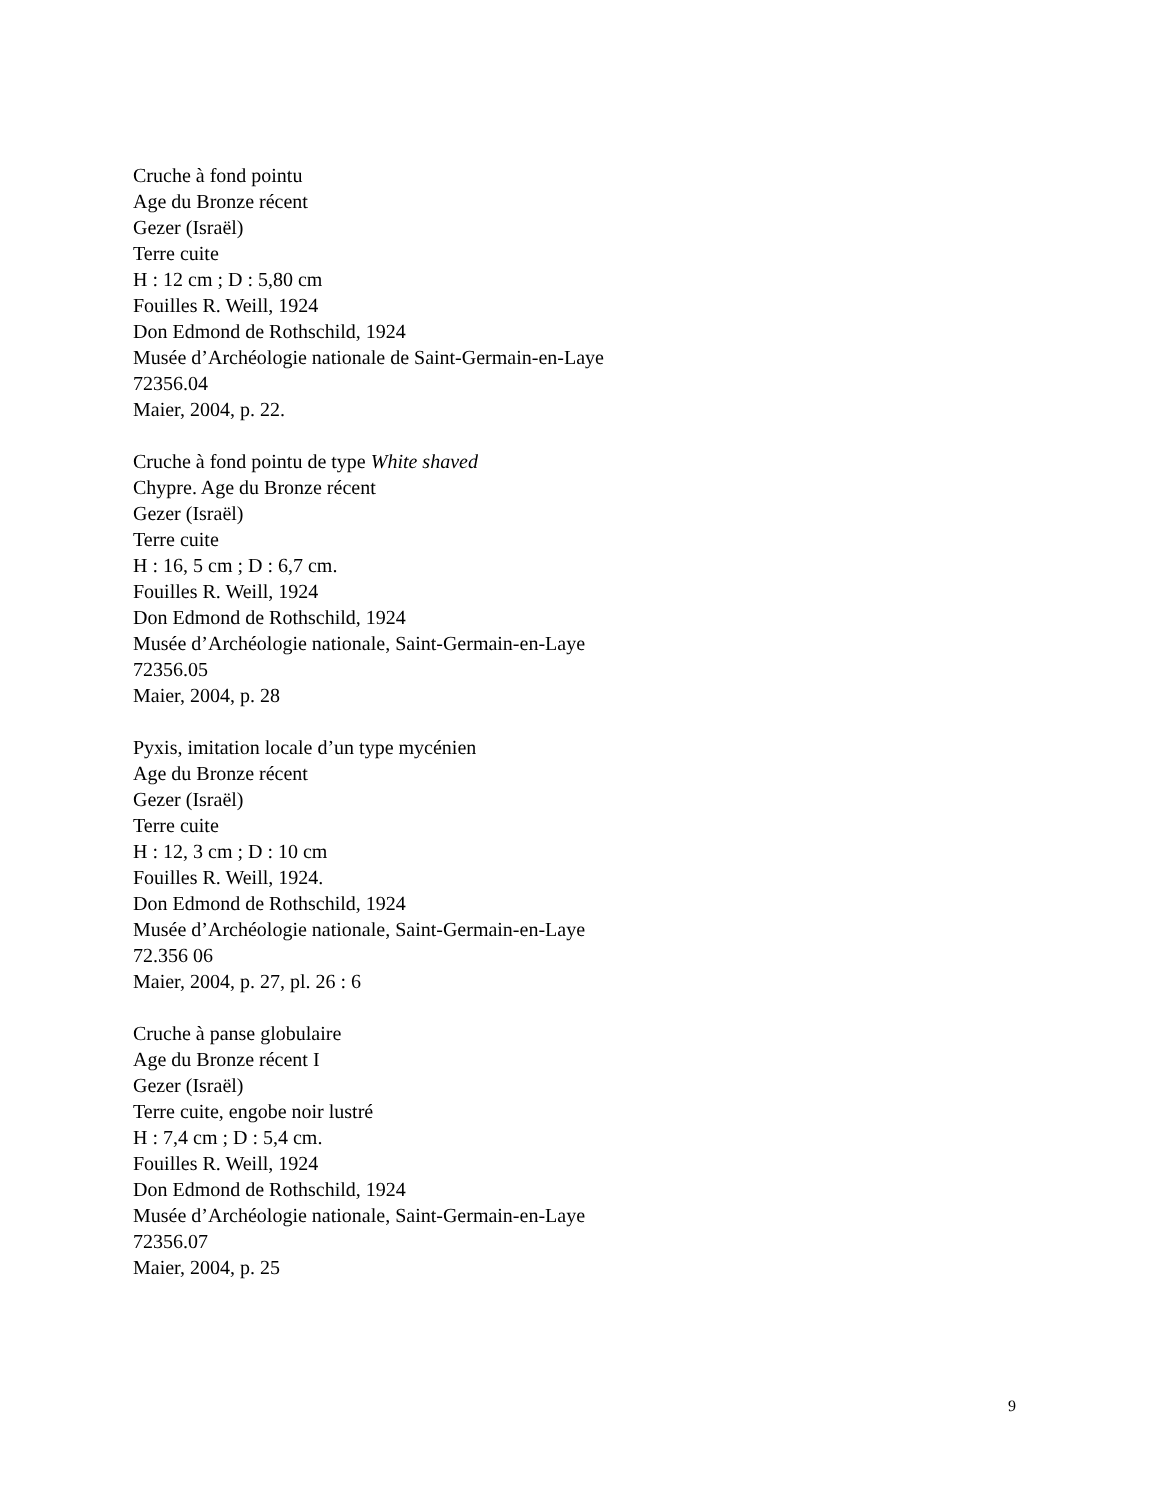Cruche à fond pointu
Age du Bronze récent
Gezer (Israël)
Terre cuite
H : 12 cm ; D : 5,80 cm
Fouilles R. Weill, 1924
Don Edmond de Rothschild, 1924
Musée d’Archéologie nationale de Saint-Germain-en-Laye
72356.04
Maier, 2004, p. 22.
Cruche à fond pointu de type White shaved
Chypre. Age du Bronze récent
Gezer (Israël)
Terre cuite
H : 16, 5 cm ; D : 6,7 cm.
Fouilles R. Weill, 1924
Don Edmond de Rothschild, 1924
Musée d’Archéologie nationale, Saint-Germain-en-Laye
72356.05
Maier, 2004, p. 28
Pyxis, imitation locale d’un type mycénien
Age du Bronze récent
Gezer (Israël)
Terre cuite
H : 12, 3 cm ; D : 10 cm
Fouilles R. Weill, 1924.
Don Edmond de Rothschild, 1924
Musée d’Archéologie nationale, Saint-Germain-en-Laye
72.356 06
Maier, 2004, p. 27, pl. 26 : 6
Cruche à panse globulaire
Age du Bronze récent I
Gezer (Israël)
Terre cuite, engobe noir lustré
H : 7,4 cm ; D : 5,4 cm.
Fouilles R. Weill, 1924
Don Edmond de Rothschild, 1924
Musée d’Archéologie nationale, Saint-Germain-en-Laye
72356.07
Maier, 2004, p. 25
9